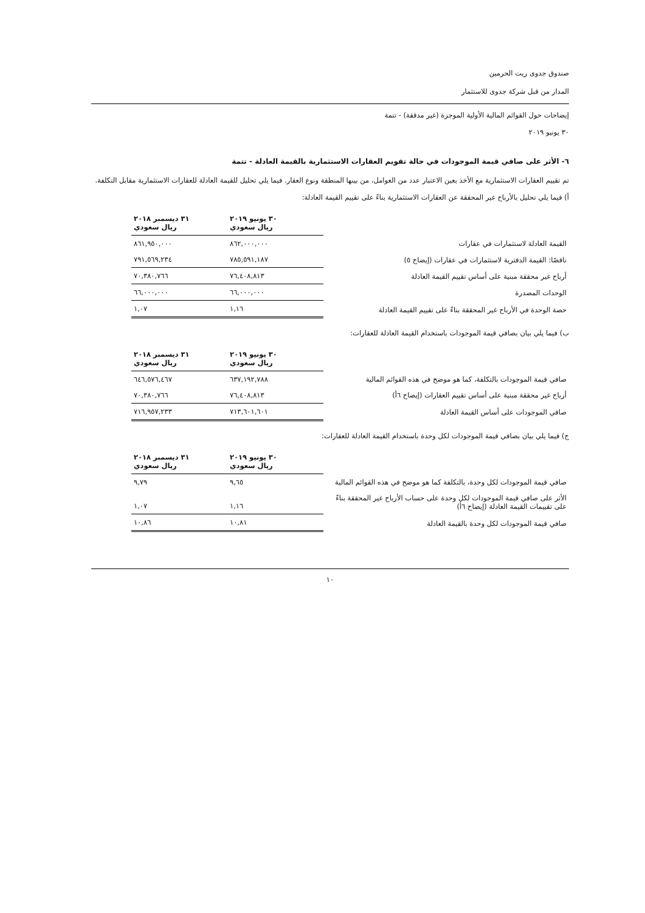صندوق جدوى ريت الحرمين
المدار من قبل شركة جدوى للاستثمار
إيضاحات حول القوائم المالية الأولية الموجزة (غير مدققة) - تتمة
٣٠ يونيو ٢٠١٩
٦- الأثر على صافي قيمة الموجودات في حالة تقويم العقارات الاستثمارية بالقيمة العادلة - تتمة
تم تقييم العقارات الاستثمارية مع الأخذ بعين الاعتبار عدد من العوامل، من بينها المنطقة ونوع العقار. فيما يلي تحليل للقيمة العادلة للعقارات الاستثمارية مقابل التكلفة.
أ) فيما يلي تحليل بالأرباح غير المحققة عن العقارات الاستثمارية بناءً على تقييم القيمة العادلة:
| | ٣٠ يونيو ٢٠١٩ ريال سعودي | ٣١ ديسمبر ٢٠١٨ ريال سعودي |
| القيمة العادلة لاستثمارات في عقارات | ٨٦٢,٠٠٠,٠٠٠ | ٨٦١,٩٥٠,٠٠٠ |
| ناقصًا: القيمة الدفترية لاستثمارات في عقارات (إيضاح ٥) | ٧٨٥,٥٩١,١٨٧ | ٧٩١,٥٦٩,٢٣٤ |
| أرباح غير محققة مبنية على أساس تقييم القيمة العادلة | ٧٦,٤٠٨,٨١٣ | ٧٠,٣٨٠,٧٦٦ |
| الوحدات المصدرة | ٦٦,٠٠٠,٠٠٠ | ٦٦,٠٠٠,٠٠٠ |
| حصة الوحدة في الأرباح غير المحققة بناءً على تقييم القيمة العادلة | ١,١٦ | ١,٠٧ |
ب) فيما يلي بيان بصافي قيمة الموجودات باستخدام القيمة العادلة للعقارات:
| | ٣٠ يونيو ٢٠١٩ ريال سعودي | ٣١ ديسمبر ٢٠١٨ ريال سعودي |
| صافي قيمة الموجودات بالتكلفة، كما هو موضح في هذه القوائم المالية | ٦٣٧,١٩٢,٧٨٨ | ٦٤٦,٥٧٦,٤٦٧ |
| أرباح غير محققة مبنية على أساس تقييم العقارات (إيضاح ٦أ) | ٧٦,٤٠٨,٨١٣ | ٧٠,٣٨٠,٧٦٦ |
| صافي الموجودات على أساس القيمة العادلة | ٧١٣,٦٠١,٦٠١ | ٧١٦,٩٥٧,٢٣٣ |
ج) فيما يلي بيان بصافي قيمة الموجودات لكل وحدة باستخدام القيمة العادلة للعقارات:
| | ٣٠ يونيو ٢٠١٩ ريال سعودي | ٣١ ديسمبر ٢٠١٨ ريال سعودي |
| صافي قيمة الموجودات لكل وحدة، بالتكلفة كما هو موضح في هذه القوائم المالية | ٩,٦٥ | ٩,٧٩ |
| الأثر على صافي قيمة الموجودات لكل وحدة على حساب الأرباح غير المحققة بناءً على تقييمات القيمة العادلة (إيضاح ٦أ) | ١,١٦ | ١,٠٧ |
| صافي قيمة الموجودات لكل وحدة بالقيمة العادلة | ١٠,٨١ | ١٠,٨٦ |
١٠